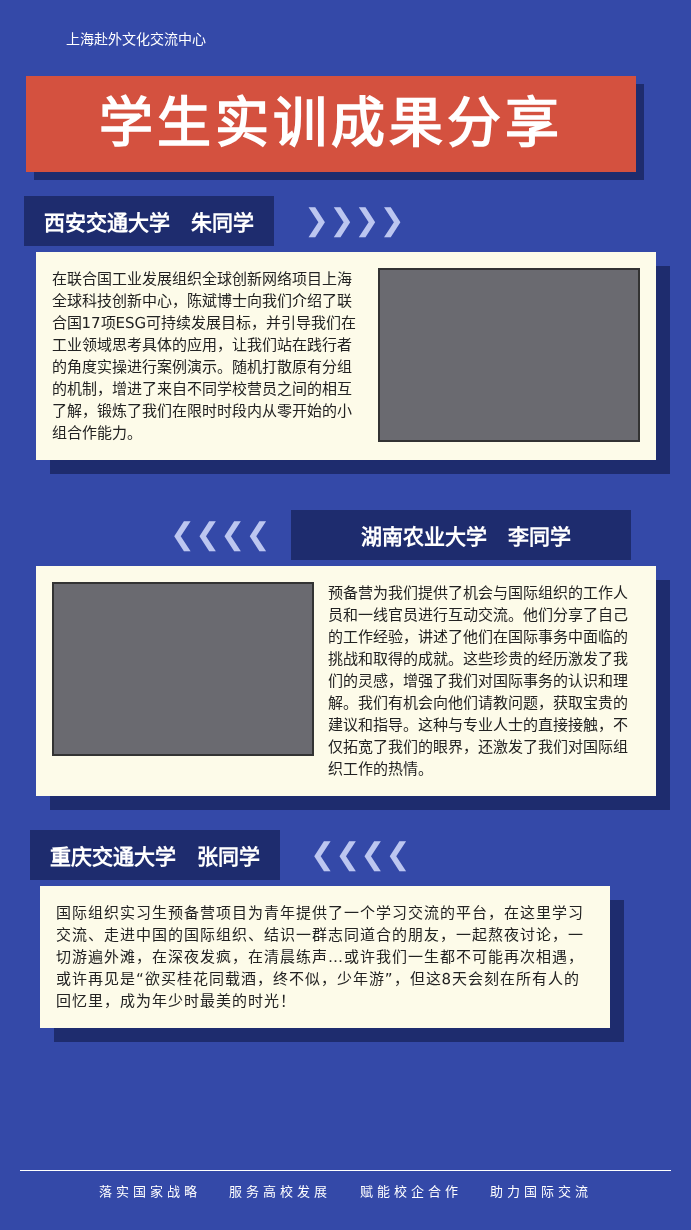上海赴外文化交流中心
学生实训成果分享
西安交通大学　朱同学 ❯❯❯❯
在联合国工业发展组织全球创新网络项目上海全球科技创新中心，陈斌博士向我们介绍了联合国17项ESG可持续发展目标，并引导我们在工业领域思考具体的应用，让我们站在践行者的角度实操进行案例演示。随机打散原有分组的机制，增进了来自不同学校营员之间的相互了解，锻炼了我们在限时时段内从零开始的小组合作能力。
❮❮❮❮ 湖南农业大学　李同学
预备营为我们提供了机会与国际组织的工作人员和一线官员进行互动交流。他们分享了自己的工作经验，讲述了他们在国际事务中面临的挑战和取得的成就。这些珍贵的经历激发了我们的灵感，增强了我们对国际事务的认识和理解。我们有机会向他们请教问题，获取宝贵的建议和指导。这种与专业人士的直接接触，不仅拓宽了我们的眼界，还激发了我们对国际组织工作的热情。
重庆交通大学　张同学 ❮❮❮❮
国际组织实习生预备营项目为青年提供了一个学习交流的平台，在这里学习交流、走进中国的国际组织、结识一群志同道合的朋友，一起熬夜讨论，一切游遍外滩，在深夜发疯，在清晨练声…或许我们一生都不可能再次相遇，或许再见是“欲买桂花同载酒，终不似，少年游”，但这8天会刻在所有人的回忆里，成为年少时最美的时光！
落实国家战略 服务高校发展 赋能校企合作 助力国际交流